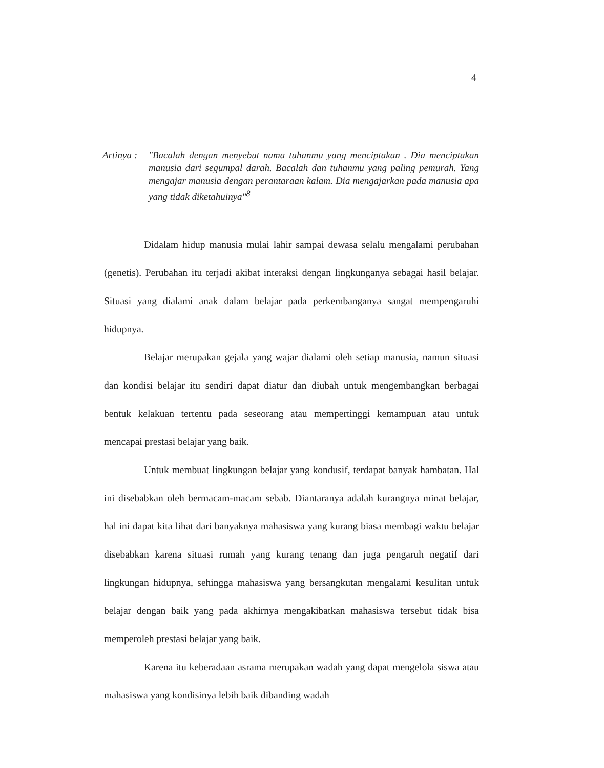4
Artinya : "Bacalah dengan menyebut nama tuhanmu yang menciptakan . Dia menciptakan manusia dari segumpal darah. Bacalah dan tuhanmu yang paling pemurah. Yang mengajar manusia dengan perantaraan kalam. Dia mengajarkan pada manusia apa yang tidak diketahuinya"<sup>8</sup>
Didalam hidup manusia mulai lahir sampai dewasa selalu mengalami perubahan (genetis). Perubahan itu terjadi akibat interaksi dengan lingkunganya sebagai hasil belajar. Situasi yang dialami anak dalam belajar pada perkembanganya sangat mempengaruhi hidupnya.
Belajar merupakan gejala yang wajar dialami oleh setiap manusia, namun situasi dan kondisi belajar itu sendiri dapat diatur dan diubah untuk mengembangkan berbagai bentuk kelakuan tertentu pada seseorang atau mempertinggi kemampuan atau untuk mencapai prestasi belajar yang baik.
Untuk membuat lingkungan belajar yang kondusif, terdapat banyak hambatan. Hal ini disebabkan oleh bermacam-macam sebab. Diantaranya adalah kurangnya minat belajar, hal ini dapat kita lihat dari banyaknya mahasiswa yang kurang biasa membagi waktu belajar disebabkan karena situasi rumah yang kurang tenang dan juga pengaruh negatif dari lingkungan hidupnya, sehingga mahasiswa yang bersangkutan mengalami kesulitan untuk belajar dengan baik yang pada akhirnya mengakibatkan mahasiswa tersebut tidak bisa memperoleh prestasi belajar yang baik.
Karena itu keberadaan asrama merupakan wadah yang dapat mengelola siswa atau mahasiswa yang kondisinya lebih baik dibanding wadah